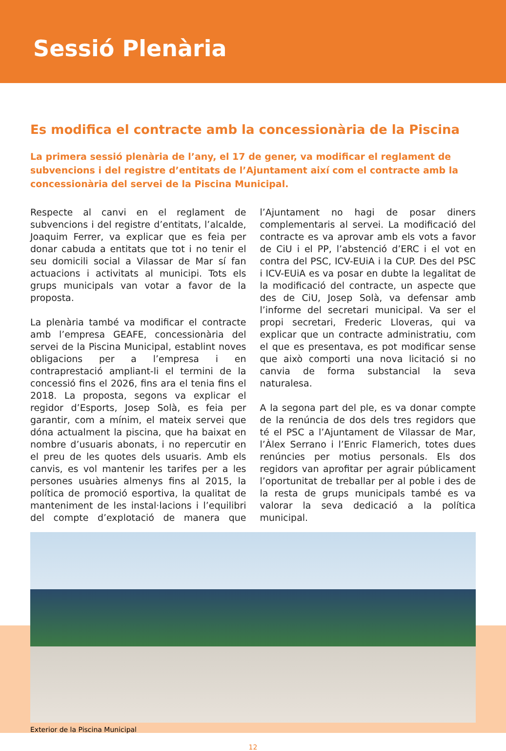Sessió Plenària
Es modifica el contracte amb la concessionària de la Piscina
La primera sessió plenària de l’any, el 17 de gener, va modificar el reglament de subvencions i del registre d’entitats de l’Ajuntament així com el contracte amb la concessionària del servei de la Piscina Municipal.
Respecte al canvi en el reglament de subvencions i del registre d’entitats, l’alcalde, Joaquim Ferrer, va explicar que es feia per donar cabuda a entitats que tot i no tenir el seu domicili social a Vilassar de Mar sí fan actuacions i activitats al municipi. Tots els grups municipals van votar a favor de la proposta.
La plenària també va modificar el contracte amb l’empresa GEAFE, concessionària del servei de la Piscina Municipal, establint noves obligacions per a l’empresa i en contraprestació ampliant-li el termini de la concessió fins el 2026, fins ara el tenia fins el 2018. La proposta, segons va explicar el regidor d’Esports, Josep Solà, es feia per garantir, com a mínim, el mateix servei que dóna actualment la piscina, que ha baixat en nombre d’usuaris abonats, i no repercutir en el preu de les quotes dels usuaris. Amb els canvis, es vol mantenir les tarifes per a les persones usuàries almenys fins al 2015, la política de promoció esportiva, la qualitat de manteniment de les instal·lacions i l’equilibri del compte d’explotació de manera que l’Ajuntament no hagi de posar diners complementaris al servei. La modificació del contracte es va aprovar amb els vots a favor de CiU i el PP, l’abstenció d’ERC i el vot en contra del PSC, ICV-EUiA i la CUP. Des del PSC i ICV-EUiA es va posar en dubte la legalitat de la modificació del contracte, un aspecte que des de CiU, Josep Solà, va defensar amb l’informe del secretari municipal. Va ser el propi secretari, Frederic Lloveras, qui va explicar que un contracte administratiu, com el que es presentava, es pot modificar sense que això comporti una nova licitació si no canvia de forma substancial la seva naturalesa.
A la segona part del ple, es va donar compte de la renúncia de dos dels tres regidors que té el PSC a l’Ajuntament de Vilassar de Mar, l’Àlex Serrano i l’Enric Flamerich, totes dues renúncies per motius personals. Els dos regidors van aprofitar per agrair públicament l’oportunitat de treballar per al poble i des de la resta de grups municipals també es va valorar la seva dedicació a la política municipal.
Exterior de la Piscina Municipal
12